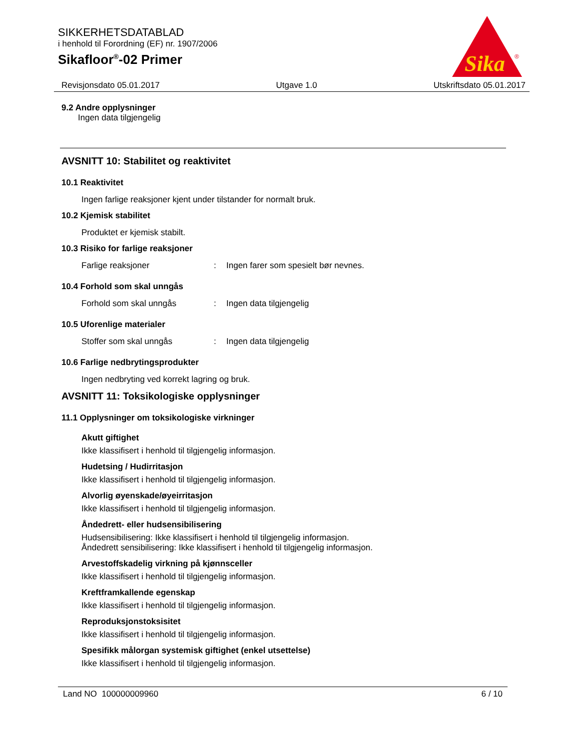SIKKERHETSDATABLAD
i henhold til Forordning (EF) nr. 1907/2006
Sikafloor<sup>®</sup>-02 Primer
Sika
®
Revisjonsdato 05.01.2017 Utgave 1.0 Utskriftsdato 05.01.2017
9.2 Andre opplysninger
Ingen data tilgjengelig
AVSNITT 10: Stabilitet og reaktivitet
10.1 Reaktivitet
Ingen farlige reaksjoner kjent under tilstander for normalt bruk.
10.2 Kjemisk stabilitet
Produktet er kjemisk stabilt.
10.3 Risiko for farlige reaksjoner
Farlige reaksjoner: Ingen farer som spesielt bør nevnes.
10.4 Forhold som skal unngås
Forhold som skal unngås: Ingen data tilgjengelig
10.5 Uforenlige materialer
Stoffer som skal unngås: Ingen data tilgjengelig
10.6 Farlige nedbrytingsprodukter
Ingen nedbryting ved korrekt lagring og bruk.
AVSNITT 11: Toksikologiske opplysninger
11.1 Opplysninger om toksikologiske virkninger
Akutt giftighet
Ikke klassifisert i henhold til tilgjengelig informasjon.
Hudetsing / Hudirritasjon
Ikke klassifisert i henhold til tilgjengelig informasjon.
Alvorlig øyenskade/øyeirritasjon
Ikke klassifisert i henhold til tilgjengelig informasjon.
Åndedrett- eller hudsensibilisering
Hudsensibilisering: Ikke klassifisert i henhold til tilgjengelig informasjon.
Åndedrett sensibilisering: Ikke klassifisert i henhold til tilgjengelig informasjon.
Arvestoffskadelig virkning på kjønnsceller
Ikke klassifisert i henhold til tilgjengelig informasjon.
Kreftframkallende egenskap
Ikke klassifisert i henhold til tilgjengelig informasjon.
Reproduksjonstoksisitet
Ikke klassifisert i henhold til tilgjengelig informasjon.
Spesifikk målorgan systemisk giftighet (enkel utsettelse)
Ikke klassifisert i henhold til tilgjengelig informasjon.
Land NO 100000009960 6 / 10